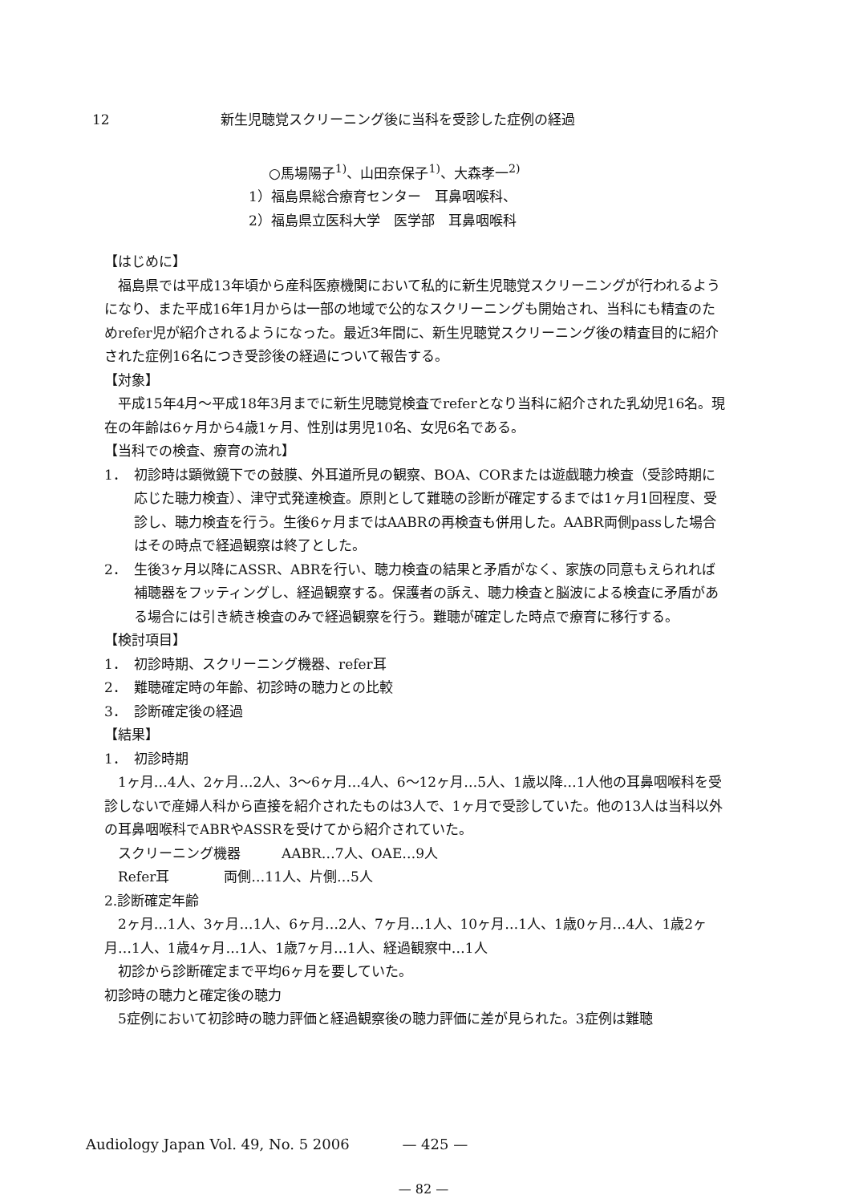12 新生児聴覚スクリーニング後に当科を受診した症例の経過
○馬場陽子<sup>1)</sup>、山田奈保子<sup>1)</sup>、大森孝一<sup>2)</sup>
1）福島県総合療育センター　耳鼻咽喉科、
2）福島県立医科大学　医学部　耳鼻咽喉科
【はじめに】
福島県では平成13年頃から産科医療機関において私的に新生児聴覚スクリーニングが行われるようになり、また平成16年1月からは一部の地域で公的なスクリーニングも開始され、当科にも精査のためrefer児が紹介されるようになった。最近3年間に、新生児聴覚スクリーニング後の精査目的に紹介された症例16名につき受診後の経過について報告する。
【対象】
平成15年4月～平成18年3月までに新生児聴覚検査でreferとなり当科に紹介された乳幼児16名。現在の年齢は6ヶ月から4歳1ヶ月、性別は男児10名、女児6名である。
【当科での検査、療育の流れ】
1． 初診時は顕微鏡下での鼓膜、外耳道所見の観察、BOA、CORまたは遊戯聴力検査（受診時期に応じた聴力検査）、津守式発達検査。原則として難聴の診断が確定するまでは1ヶ月1回程度、受診し、聴力検査を行う。生後6ヶ月まではAABRの再検査も併用した。AABR両側passした場合はその時点で経過観察は終了とした。
2． 生後3ヶ月以降にASSR、ABRを行い、聴力検査の結果と矛盾がなく、家族の同意もえられれば補聴器をフッティングし、経過観察する。保護者の訴え、聴力検査と脳波による検査に矛盾がある場合には引き続き検査のみで経過観察を行う。難聴が確定した時点で療育に移行する。
【検討項目】
1． 初診時期、スクリーニング機器、refer耳
2． 難聴確定時の年齢、初診時の聴力との比較
3． 診断確定後の経過
【結果】
1． 初診時期
1ヶ月…4人、2ヶ月…2人、3～6ヶ月…4人、6～12ヶ月…5人、1歳以降…1人他の耳鼻咽喉科を受診しないで産婦人科から直接を紹介されたものは3人で、1ヶ月で受診していた。他の13人は当科以外の耳鼻咽喉科でABRやASSRを受けてから紹介されていた。
スクリーニング機器　　　AABR…7人、OAE…9人
Refer耳　　　　両側…11人、片側…5人
2.診断確定年齢
2ヶ月…1人、3ヶ月…1人、6ヶ月…2人、7ヶ月…1人、10ヶ月…1人、1歳0ヶ月…4人、1歳2ヶ月…1人、1歳4ヶ月…1人、1歳7ヶ月…1人、経過観察中…1人
初診から診断確定まで平均6ヶ月を要していた。
初診時の聴力と確定後の聴力
5症例において初診時の聴力評価と経過観察後の聴力評価に差が見られた。3症例は難聴
Audiology Japan Vol. 49, No. 5 2006 — 425 —
— 82 —